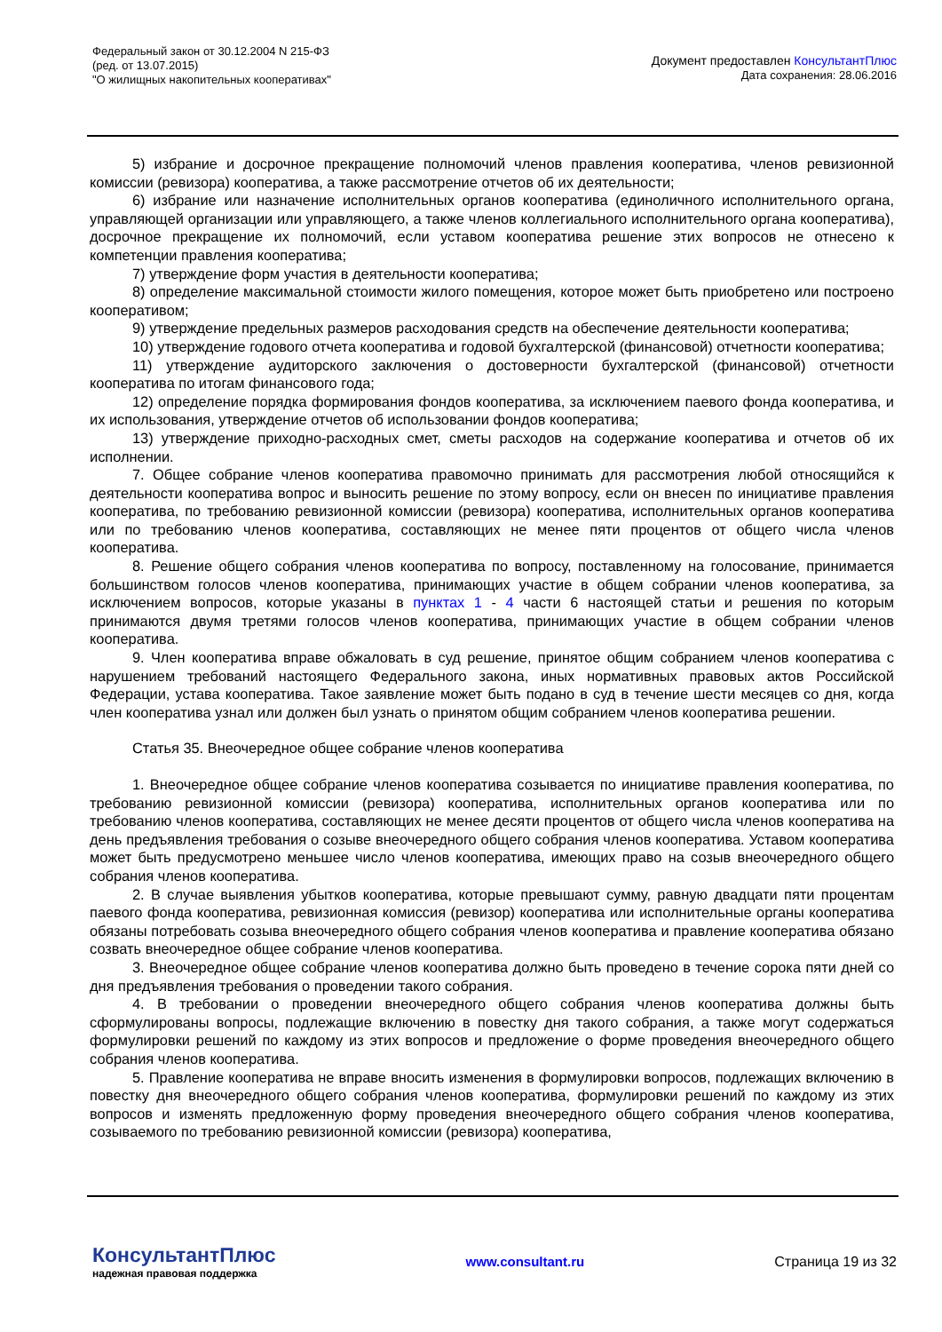Федеральный закон от 30.12.2004 N 215-ФЗ
(ред. от 13.07.2015)
"О жилищных накопительных кооперативах"
Документ предоставлен КонсультантПлюс
Дата сохранения: 28.06.2016
5) избрание и досрочное прекращение полномочий членов правления кооператива, членов ревизионной комиссии (ревизора) кооператива, а также рассмотрение отчетов об их деятельности;
6) избрание или назначение исполнительных органов кооператива (единоличного исполнительного органа, управляющей организации или управляющего, а также членов коллегиального исполнительного органа кооператива), досрочное прекращение их полномочий, если уставом кооператива решение этих вопросов не отнесено к компетенции правления кооператива;
7) утверждение форм участия в деятельности кооператива;
8) определение максимальной стоимости жилого помещения, которое может быть приобретено или построено кооперативом;
9) утверждение предельных размеров расходования средств на обеспечение деятельности кооператива;
10) утверждение годового отчета кооператива и годовой бухгалтерской (финансовой) отчетности кооператива;
11) утверждение аудиторского заключения о достоверности бухгалтерской (финансовой) отчетности кооператива по итогам финансового года;
12) определение порядка формирования фондов кооператива, за исключением паевого фонда кооператива, и их использования, утверждение отчетов об использовании фондов кооператива;
13) утверждение приходно-расходных смет, сметы расходов на содержание кооператива и отчетов об их исполнении.
7. Общее собрание членов кооператива правомочно принимать для рассмотрения любой относящийся к деятельности кооператива вопрос и выносить решение по этому вопросу, если он внесен по инициативе правления кооператива, по требованию ревизионной комиссии (ревизора) кооператива, исполнительных органов кооператива или по требованию членов кооператива, составляющих не менее пяти процентов от общего числа членов кооператива.
8. Решение общего собрания членов кооператива по вопросу, поставленному на голосование, принимается большинством голосов членов кооператива, принимающих участие в общем собрании членов кооператива, за исключением вопросов, которые указаны в пунктах 1 - 4 части 6 настоящей статьи и решения по которым принимаются двумя третями голосов членов кооператива, принимающих участие в общем собрании членов кооператива.
9. Член кооператива вправе обжаловать в суд решение, принятое общим собранием членов кооператива с нарушением требований настоящего Федерального закона, иных нормативных правовых актов Российской Федерации, устава кооператива. Такое заявление может быть подано в суд в течение шести месяцев со дня, когда член кооператива узнал или должен был узнать о принятом общим собранием членов кооператива решении.
Статья 35. Внеочередное общее собрание членов кооператива
1. Внеочередное общее собрание членов кооператива созывается по инициативе правления кооператива, по требованию ревизионной комиссии (ревизора) кооператива, исполнительных органов кооператива или по требованию членов кооператива, составляющих не менее десяти процентов от общего числа членов кооператива на день предъявления требования о созыве внеочередного общего собрания членов кооператива. Уставом кооператива может быть предусмотрено меньшее число членов кооператива, имеющих право на созыв внеочередного общего собрания членов кооператива.
2. В случае выявления убытков кооператива, которые превышают сумму, равную двадцати пяти процентам паевого фонда кооператива, ревизионная комиссия (ревизор) кооператива или исполнительные органы кооператива обязаны потребовать созыва внеочередного общего собрания членов кооператива и правление кооператива обязано созвать внеочередное общее собрание членов кооператива.
3. Внеочередное общее собрание членов кооператива должно быть проведено в течение сорока пяти дней со дня предъявления требования о проведении такого собрания.
4. В требовании о проведении внеочередного общего собрания членов кооператива должны быть сформулированы вопросы, подлежащие включению в повестку дня такого собрания, а также могут содержаться формулировки решений по каждому из этих вопросов и предложение о форме проведения внеочередного общего собрания членов кооператива.
5. Правление кооператива не вправе вносить изменения в формулировки вопросов, подлежащих включению в повестку дня внеочередного общего собрания членов кооператива, формулировки решений по каждому из этих вопросов и изменять предложенную форму проведения внеочередного общего собрания членов кооператива, созываемого по требованию ревизионной комиссии (ревизора) кооператива,
КонсультантПлюс
надежная правовая поддержка
www.consultant.ru Страница 19 из 32